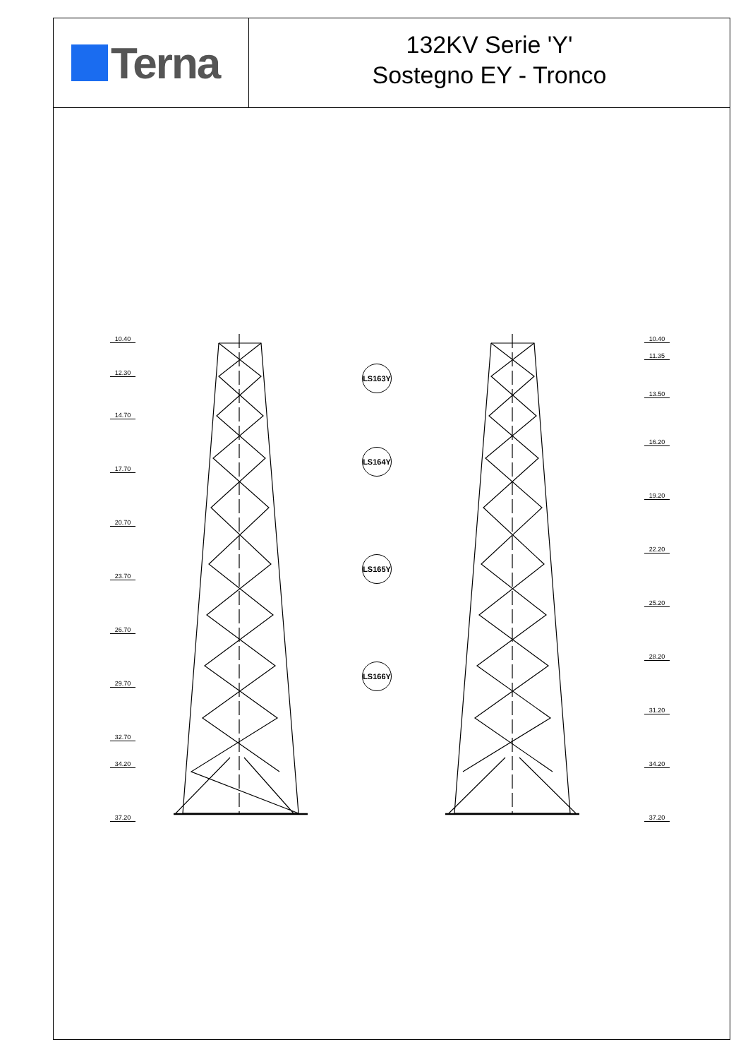Terna
132KV Serie 'Y'
Sostegno EY - Tronco
10.40
12.30
14.70
17.70
20.70
23.70
26.70
29.70
32.70
34.20
37.20
10.40
11.35
13.50
16.20
19.20
22.20
25.20
28.20
31.20
34.20
37.20
LS163Y
LS164Y
LS165Y
LS166Y